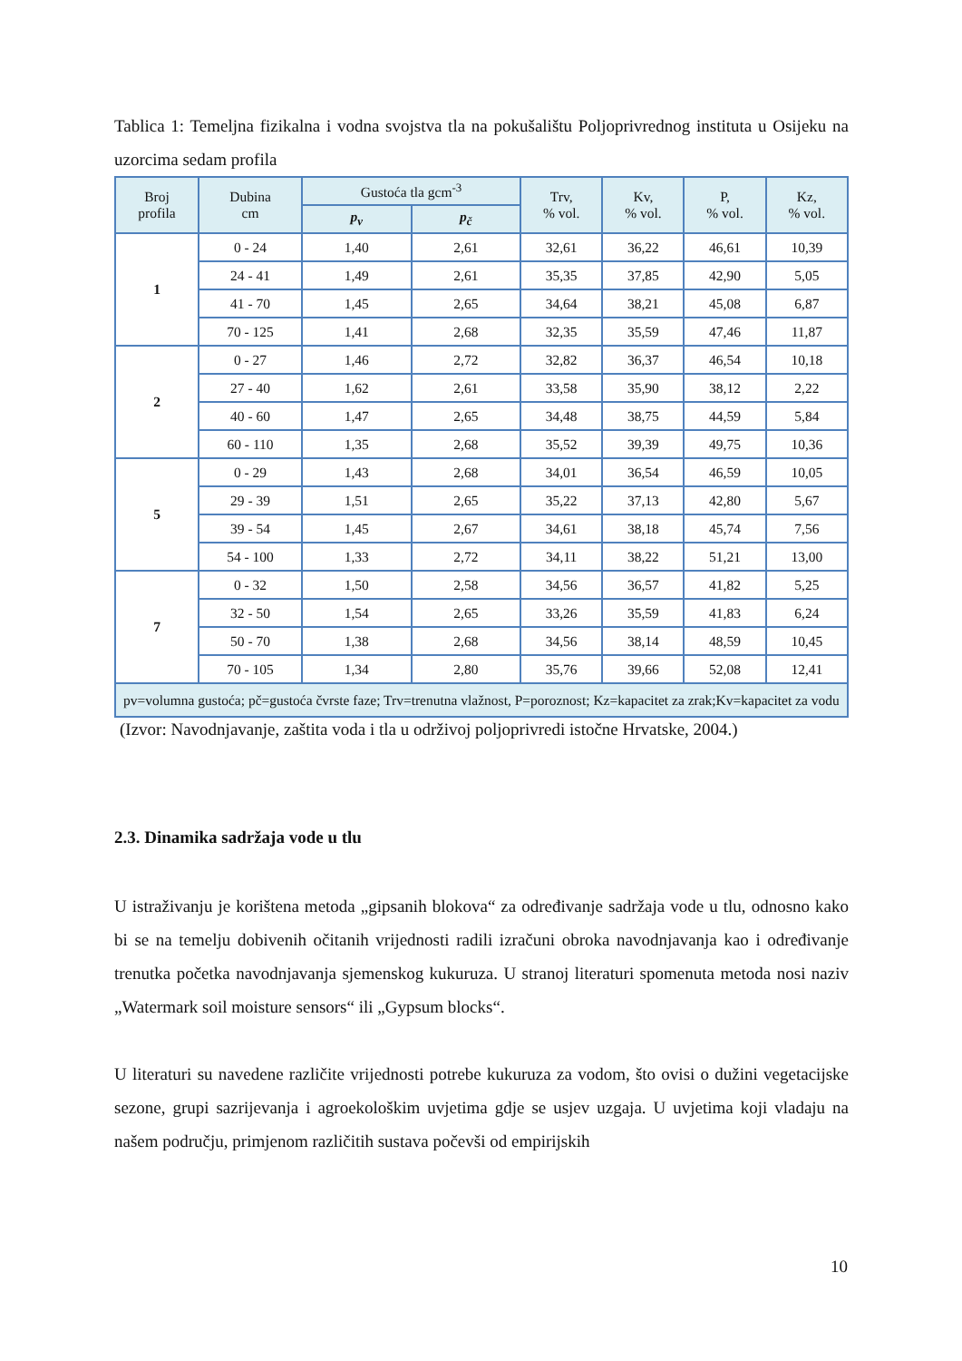Tablica 1: Temeljna fizikalna i vodna svojstva tla na pokušalištu Poljoprivrednog instituta u Osijeku na uzorcima sedam profila
| Broj profila | Dubina cm | Gustoća tla gcm<sup>-3</sup> | | Trv, % vol. | Kv, % vol. | P, % vol. | Kz, % vol. |
| --- | --- | --- | --- | --- | --- | --- | --- |
| | | p<sub>v</sub> | p<sub>č</sub> | | | | |
| 1 | 0 - 24 | 1,40 | 2,61 | 32,61 | 36,22 | 46,61 | 10,39 |
| | 24 - 41 | 1,49 | 2,61 | 35,35 | 37,85 | 42,90 | 5,05 |
| | 41 - 70 | 1,45 | 2,65 | 34,64 | 38,21 | 45,08 | 6,87 |
| | 70 - 125 | 1,41 | 2,68 | 32,35 | 35,59 | 47,46 | 11,87 |
| 2 | 0 - 27 | 1,46 | 2,72 | 32,82 | 36,37 | 46,54 | 10,18 |
| | 27 - 40 | 1,62 | 2,61 | 33,58 | 35,90 | 38,12 | 2,22 |
| | 40 - 60 | 1,47 | 2,65 | 34,48 | 38,75 | 44,59 | 5,84 |
| | 60 - 110 | 1,35 | 2,68 | 35,52 | 39,39 | 49,75 | 10,36 |
| 5 | 0 - 29 | 1,43 | 2,68 | 34,01 | 36,54 | 46,59 | 10,05 |
| | 29 - 39 | 1,51 | 2,65 | 35,22 | 37,13 | 42,80 | 5,67 |
| | 39 - 54 | 1,45 | 2,67 | 34,61 | 38,18 | 45,74 | 7,56 |
| | 54 - 100 | 1,33 | 2,72 | 34,11 | 38,22 | 51,21 | 13,00 |
| 7 | 0 - 32 | 1,50 | 2,58 | 34,56 | 36,57 | 41,82 | 5,25 |
| | 32 - 50 | 1,54 | 2,65 | 33,26 | 35,59 | 41,83 | 6,24 |
| | 50 - 70 | 1,38 | 2,68 | 34,56 | 38,14 | 48,59 | 10,45 |
| | 70 - 105 | 1,34 | 2,80 | 35,76 | 39,66 | 52,08 | 12,41 |
| pv=volumna gustoća; pč=gustoća čvrste faze; Trv=trenutna vlažnost, P=poroznost; Kz=kapacitet za zrak;Kv=kapacitet za vodu | | | | | | | |
(Izvor: Navodnjavanje, zaštita voda i tla u održivoj poljoprivredi istočne Hrvatske, 2004.)
2.3. Dinamika sadržaja vode u tlu
U istraživanju je korištena metoda „gipsanih blokova“ za određivanje sadržaja vode u tlu, odnosno kako bi se na temelju dobivenih očitanih vrijednosti radili izračuni obroka navodnjavanja kao i određivanje trenutka početka navodnjavanja sjemenskog kukuruza. U stranoj literaturi spomenuta metoda nosi naziv „Watermark soil moisture sensors“ ili „Gypsum blocks“.
U literaturi su navedene različite vrijednosti potrebe kukuruza za vodom, što ovisi o dužini vegetacijske sezone, grupi sazrijevanja i agroekološkim uvjetima gdje se usjev uzgaja. U uvjetima koji vladaju na našem području, primjenom različitih sustava počevši od empirijskih
10